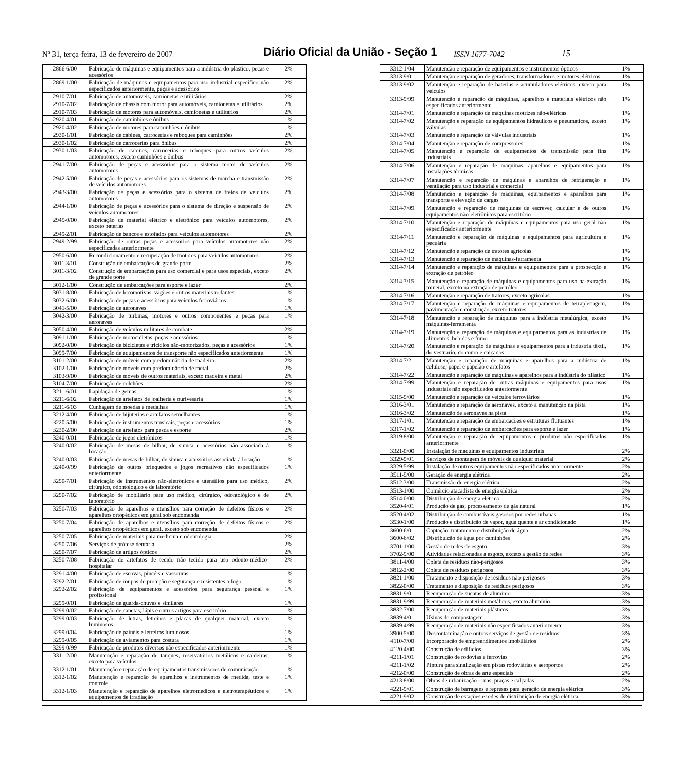Nº 31, terça-feira, 13 de fevereiro de 2007 Diário Oficial da União - Seção 1 ISSN 1677-7042 15
| 2866-6/00 | Fabricação de máquinas e equipamentos para a indústria do plástico, peças e acessórios | 2% |
| 2869-1/00 | Fabricação de máquinas e equipamentos para uso industrial específico não especificados anteriormente, peças e acessórios | 2% |
| 2910-7/01 | Fabricação de automóveis, camionetas e utilitários | 2% |
| 2910-7/02 | Fabricação de chassis com motor para automóveis, camionetas e utilitários | 2% |
| 2910-7/03 | Fabricação de motores para automóveis, camionetas e utilitários | 2% |
| 2920-4/01 | Fabricação de caminhões e ônibus | 1% |
| 2920-4/02 | Fabricação de motores para caminhões e ônibus | 1% |
| 2930-1/01 | Fabricação de cabines, carrocerias e reboques para caminhões | 2% |
| 2930-1/02 | Fabricação de carrocerias para ônibus | 2% |
| 2930-1/03 | Fabricação de cabines, carrocerias e reboques para outros veículos automotores, exceto caminhões e ônibus | 2% |
| 2941-7/00 | Fabricação de peças e acessórios para o sistema motor de veículos automotores | 2% |
| 2942-5/00 | Fabricação de peças e acessórios para os sistemas de marcha e transmissão de veículos automotores | 2% |
| 2943-3/00 | Fabricação de peças e acessórios para o sistema de freios de veículos automotores | 2% |
| 2944-1/00 | Fabricação de peças e acessórios para o sistema de direção e suspensão de veículos automotores | 2% |
| 2945-0/00 | Fabricação de material elétrico e eletrônico para veículos automotores, exceto baterias | 2% |
| 2949-2/01 | Fabricação de bancos e estofados para veículos automotores | 2% |
| 2949-2/99 | Fabricação de outras peças e acessórios para veículos automotores não especificadas anteriormente | 2% |
| 2950-6/00 | Recondicionamento e recuperação de motores para veículos automotores | 2% |
| 3011-3/01 | Construção de embarcações de grande porte | 2% |
| 3011-3/02 | Construção de embarcações para uso comercial e para usos especiais, exceto de grande porte | 2% |
| 3012-1/00 | Construção de embarcações para esporte e lazer | 2% |
| 3031-8/00 | Fabricação de locomotivas, vagões e outros materiais rodantes | 1% |
| 3032-6/00 | Fabricação de peças e acessórios para veículos ferroviários | 1% |
| 3041-5/00 | Fabricação de aeronaves | 1% |
| 3042-3/00 | Fabricação de turbinas, motores e outros componentes e peças para aeronaves | 1% |
| 3050-4/00 | Fabricação de veículos militares de combate | 2% |
| 3091-1/00 | Fabricação de motocicletas, peças e acessórios | 1% |
| 3092-0/00 | Fabricação de bicicletas e triciclos não-motorizados, peças e acessórios | 1% |
| 3099-7/00 | Fabricação de equipamentos de transporte não especificados anteriormente | 1% |
| 3101-2/00 | Fabricação de móveis com predominância de madeira | 2% |
| 3102-1/00 | Fabricação de móveis com predominância de metal | 2% |
| 3103-9/00 | Fabricação de móveis de outros materiais, exceto madeira e metal | 2% |
| 3104-7/00 | Fabricação de colchões | 2% |
| 3211-6/01 | Lapidação de gemas | 1% |
| 3211-6/02 | Fabricação de artefatos de joalheria e ourivesaria | 1% |
| 3211-6/03 | Cunhagem de moedas e medalhas | 1% |
| 3212-4/00 | Fabricação de bijuterias e artefatos semelhantes | 1% |
| 3220-5/00 | Fabricação de instrumentos musicais, peças e acessórios | 1% |
| 3230-2/00 | Fabricação de artefatos para pesca e esporte | 2% |
| 3240-0/01 | Fabricação de jogos eletrônicos | 1% |
| 3240-0/02 | Fabricação de mesas de bilhar, de sinuca e acessórios não associada à locação | 1% |
| 3240-0/03 | Fabricação de mesas de bilhar, de sinuca e acessórios associada à locação | 1% |
| 3240-0/99 | Fabricação de outros brinquedos e jogos recreativos não especificados anteriormente | 1% |
| 3250-7/01 | Fabricação de instrumentos não-eletrônicos e utensílios para uso médico, cirúrgico, odontológico e de laboratório | 2% |
| 3250-7/02 | Fabricação de mobiliário para uso médico, cirúrgico, odontológico e de laboratório | 2% |
| 3250-7/03 | Fabricação de aparelhos e utensílios para correção de defeitos físicos e aparelhos ortopédicos em geral sob encomenda | 2% |
| 3250-7/04 | Fabricação de aparelhos e utensílios para correção de defeitos físicos e aparelhos ortopédicos em geral, exceto sob encomenda | 2% |
| 3250-7/05 | Fabricação de materiais para medicina e odontologia | 2% |
| 3250-7/06 | Serviços de prótese dentária | 2% |
| 3250-7/07 | Fabricação de artigos ópticos | 2% |
| 3250-7/08 | Fabricação de artefatos de tecido não tecido para uso odonto-médico-hospitalar | 2% |
| 3291-4/00 | Fabricação de escovas, pincéis e vassouras | 1% |
| 3292-2/01 | Fabricação de roupas de proteção e segurança e resistentes a fogo | 1% |
| 3292-2/02 | Fabricação de equipamentos e acessórios para segurança pessoal e profissional | 1% |
| 3299-0/01 | Fabricação de guarda-chuvas e similares | 1% |
| 3299-0/02 | Fabricação de canetas, lápis e outros artigos para escritório | 1% |
| 3299-0/03 | Fabricação de letras, letreiros e placas de qualquer material, exceto luminosos | 1% |
| 3299-0/04 | Fabricação de painéis e letreiros luminosos | 1% |
| 3299-0/05 | Fabricação de aviamentos para costura | 1% |
| 3299-0/99 | Fabricação de produtos diversos não especificados anteriormente | 1% |
| 3311-2/00 | Manutenção e reparação de tanques, reservatórios metálicos e caldeiras, exceto para veículos | 1% |
| 3312-1/01 | Manutenção e reparação de equipamentos transmissores de comunicação | 1% |
| 3312-1/02 | Manutenção e reparação de aparelhos e instrumentos de medida, teste e controle | 1% |
| 3312-1/03 | Manutenção e reparação de aparelhos eletromédicos e eletroterapêuticos e equipamentos de irradiação | 1% |
| 3312-1/04 | Manutenção e reparação de equipamentos e instrumentos ópticos | 1% |
| 3313-9/01 | Manutenção e reparação de geradores, transformadores e motores elétricos | 1% |
| 3313-9/02 | Manutenção e reparação de baterias e acumuladores elétricos, exceto para veículos | 1% |
| 3313-9/99 | Manutenção e reparação de máquinas, aparelhos e materiais elétricos não especificados anteriormente | 1% |
| 3314-7/01 | Manutenção e reparação de máquinas motrizes não-elétricas | 1% |
| 3314-7/02 | Manutenção e reparação de equipamentos hidráulicos e pneumáticos, exceto válvulas | 1% |
| 3314-7/03 | Manutenção e reparação de válvulas industriais | 1% |
| 3314-7/04 | Manutenção e reparação de compressores | 1% |
| 3314-7/05 | Manutenção e reparação de equipamentos de transmissão para fins industriais | 1% |
| 3314-7/06 | Manutenção e reparação de máquinas, aparelhos e equipamentos para instalações térmicas | 1% |
| 3314-7/07 | Manutenção e reparação de máquinas e aparelhos de refrigeração e ventilação para uso industrial e comercial | 1% |
| 3314-7/08 | Manutenção e reparação de máquinas, equipamentos e aparelhos para transporte e elevação de cargas | 1% |
| 3314-7/09 | Manutenção e reparação de máquinas de escrever, calcular e de outros equipamentos não-eletrônicos para escritório | 1% |
| 3314-7/10 | Manutenção e reparação de máquinas e equipamentos para uso geral não especificados anteriormente | 1% |
| 3314-7/11 | Manutenção e reparação de máquinas e equipamentos para agricultura e pecuária | 1% |
| 3314-7/12 | Manutenção e reparação de tratores agrícolas | 1% |
| 3314-7/13 | Manutenção e reparação de máquinas-ferramenta | 1% |
| 3314-7/14 | Manutenção e reparação de máquinas e equipamentos para a prospecção e extração de petróleo | 1% |
| 3314-7/15 | Manutenção e reparação de máquinas e equipamentos para uso na extração mineral, exceto na extração de petróleo | 1% |
| 3314-7/16 | Manutenção e reparação de tratores, exceto agrícolas | 1% |
| 3314-7/17 | Manutenção e reparação de máquinas e equipamentos de terraplenagem, pavimentação e construção, exceto tratores | 1% |
| 3314-7/18 | Manutenção e reparação de máquinas para a indústria metalúrgica, exceto máquinas-ferramenta | 1% |
| 3314-7/19 | Manutenção e reparação de máquinas e equipamentos para as indústrias de alimentos, bebidas e fumo | 1% |
| 3314-7/20 | Manutenção e reparação de máquinas e equipamentos para a indústria têxtil, do vestuário, do couro e calçados | 1% |
| 3314-7/21 | Manutenção e reparação de máquinas e aparelhos para a indústria de celulose, papel e papelão e artefatos | 1% |
| 3314-7/22 | Manutenção e reparação de máquinas e aparelhos para a indústria do plástico | 1% |
| 3314-7/99 | Manutenção e reparação de outras máquinas e equipamentos para usos industriais não especificados anteriormente | 1% |
| 3315-5/00 | Manutenção e reparação de veículos ferroviários | 1% |
| 3316-3/01 | Manutenção e reparação de aeronaves, exceto a manutenção na pista | 1% |
| 3316-3/02 | Manutenção de aeronaves na pista | 1% |
| 3317-1/01 | Manutenção e reparação de embarcações e estruturas flutuantes | 1% |
| 3317-1/02 | Manutenção e reparação de embarcações para esporte e lazer | 1% |
| 3319-8/00 | Manutenção e reparação de equipamentos e produtos não especificados anteriormente | 1% |
| 3321-0/00 | Instalação de máquinas e equipamentos industriais | 2% |
| 3329-5/01 | Serviços de montagem de móveis de qualquer material | 2% |
| 3329-5/99 | Instalação de outros equipamentos não especificados anteriormente | 2% |
| 3511-5/00 | Geração de energia elétrica | 2% |
| 3512-3/00 | Transmissão de energia elétrica | 2% |
| 3513-1/00 | Comércio atacadista de energia elétrica | 2% |
| 3514-0/00 | Distribuição de energia elétrica | 2% |
| 3520-4/01 | Produção de gás; processamento de gás natural | 1% |
| 3520-4/02 | Distribuição de combustíveis gasosos por redes urbanas | 1% |
| 3530-1/00 | Produção e distribuição de vapor, água quente e ar condicionado | 1% |
| 3600-6/01 | Captação, tratamento e distribuição de água | 2% |
| 3600-6/02 | Distribuição de água por caminhões | 2% |
| 3701-1/00 | Gestão de redes de esgoto | 3% |
| 3702-9/00 | Atividades relacionadas a esgoto, exceto a gestão de redes | 3% |
| 3811-4/00 | Coleta de resíduos não-perigosos | 3% |
| 3812-2/00 | Coleta de resíduos perigosos | 3% |
| 3821-1/00 | Tratamento e disposição de resíduos não-perigosos | 3% |
| 3822-0/00 | Tratamento e disposição de resíduos perigosos | 3% |
| 3831-9/01 | Recuperação de sucatas de alumínio | 3% |
| 3831-9/99 | Recuperação de materiais metálicos, exceto alumínio | 3% |
| 3832-7/00 | Recuperação de materiais plásticos | 3% |
| 3839-4/01 | Usinas de compostagem | 3% |
| 3839-4/99 | Recuperação de materiais não especificados anteriormente | 3% |
| 3900-5/00 | Descontaminação e outros serviços de gestão de resíduos | 3% |
| 4110-7/00 | Incorporação de empreendimentos imobiliários | 2% |
| 4120-4/00 | Construção de edifícios | 3% |
| 4211-1/01 | Construção de rodovias e ferrovias | 2% |
| 4211-1/02 | Pintura para sinalização em pistas rodoviárias e aeroportos | 2% |
| 4212-0/00 | Construção de obras de arte especiais | 2% |
| 4213-8/00 | Obras de urbanização - ruas, praças e calçadas | 2% |
| 4221-9/01 | Construção de barragens e represas para geração de energia elétrica | 3% |
| 4221-9/02 | Construção de estações e redes de distribuição de energia elétrica | 3% |